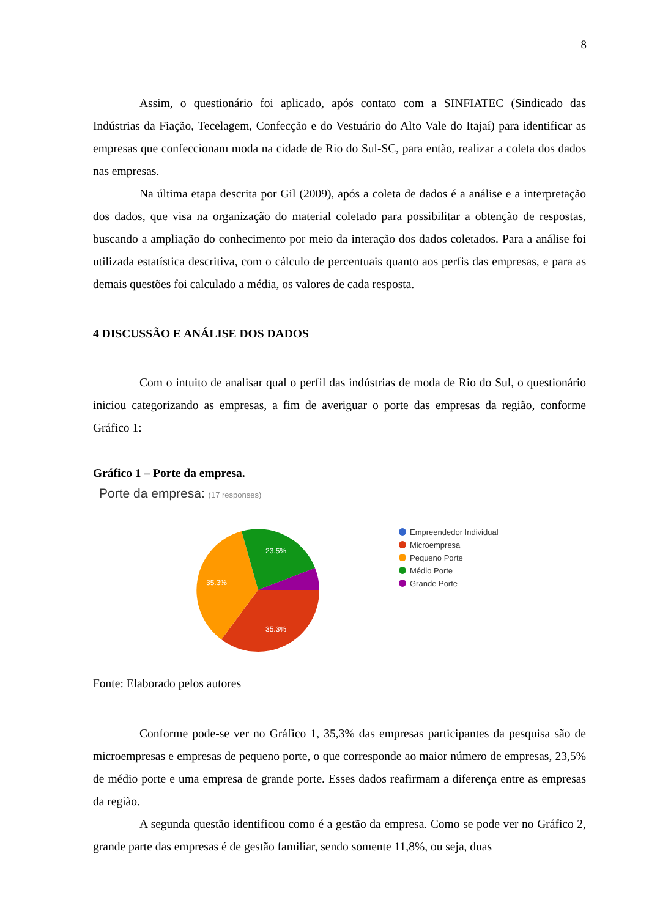8
Assim, o questionário foi aplicado, após contato com a SINFIATEC (Sindicado das Indústrias da Fiação, Tecelagem, Confecção e do Vestuário do Alto Vale do Itajaí) para identificar as empresas que confeccionam moda na cidade de Rio do Sul-SC, para então, realizar a coleta dos dados nas empresas.
Na última etapa descrita por Gil (2009), após a coleta de dados é a análise e a interpretação dos dados, que visa na organização do material coletado para possibilitar a obtenção de respostas, buscando a ampliação do conhecimento por meio da interação dos dados coletados. Para a análise foi utilizada estatística descritiva, com o cálculo de percentuais quanto aos perfis das empresas, e para as demais questões foi calculado a média, os valores de cada resposta.
4 DISCUSSÃO E ANÁLISE DOS DADOS
Com o intuito de analisar qual o perfil das indústrias de moda de Rio do Sul, o questionário iniciou categorizando as empresas, a fim de averiguar o porte das empresas da região, conforme Gráfico 1:
Gráfico 1 – Porte da empresa.
Porte da empresa: (17 responses)
23.5%
35.3%
35.3%
Empreendedor Individual
Microempresa
Pequeno Porte
Médio Porte
Grande Porte
Fonte: Elaborado pelos autores
Conforme pode-se ver no Gráfico 1, 35,3% das empresas participantes da pesquisa são de microempresas e empresas de pequeno porte, o que corresponde ao maior número de empresas, 23,5% de médio porte e uma empresa de grande porte. Esses dados reafirmam a diferença entre as empresas da região.
A segunda questão identificou como é a gestão da empresa. Como se pode ver no Gráfico 2, grande parte das empresas é de gestão familiar, sendo somente 11,8%, ou seja, duas